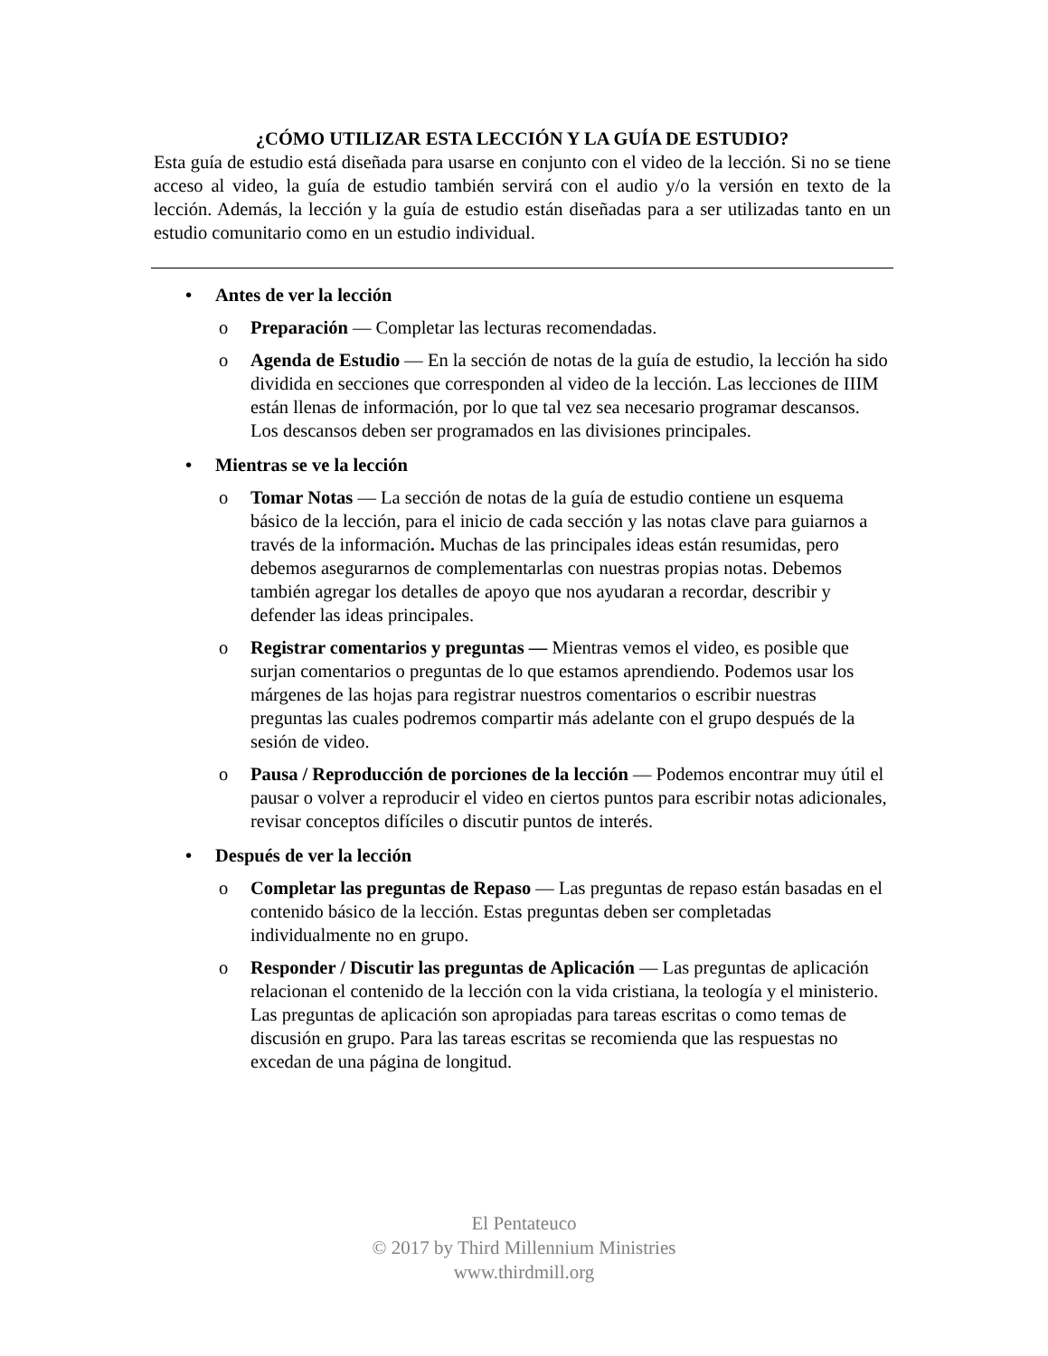¿CÓMO UTILIZAR ESTA LECCIÓN Y LA GUÍA DE ESTUDIO?
Esta guía de estudio está diseñada para usarse en conjunto con el video de la lección. Si no se tiene acceso al video, la guía de estudio también servirá con el audio y/o la versión en texto de la lección. Además, la lección y la guía de estudio están diseñadas para a ser utilizadas tanto en un estudio comunitario como en un estudio individual.
• Antes de ver la lección
o Preparación — Completar las lecturas recomendadas.
o Agenda de Estudio — En la sección de notas de la guía de estudio, la lección ha sido dividida en secciones que corresponden al video de la lección. Las lecciones de IIIM están llenas de información, por lo que tal vez sea necesario programar descansos. Los descansos deben ser programados en las divisiones principales.
• Mientras se ve la lección
o Tomar Notas — La sección de notas de la guía de estudio contiene un esquema básico de la lección, para el inicio de cada sección y las notas clave para guiarnos a través de la información. Muchas de las principales ideas están resumidas, pero debemos asegurarnos de complementarlas con nuestras propias notas. Debemos también agregar los detalles de apoyo que nos ayudaran a recordar, describir y defender las ideas principales.
o Registrar comentarios y preguntas — Mientras vemos el video, es posible que surjan comentarios o preguntas de lo que estamos aprendiendo. Podemos usar los márgenes de las hojas para registrar nuestros comentarios o escribir nuestras preguntas las cuales podremos compartir más adelante con el grupo después de la sesión de video.
o Pausa / Reproducción de porciones de la lección — Podemos encontrar muy útil el pausar o volver a reproducir el video en ciertos puntos para escribir notas adicionales, revisar conceptos difíciles o discutir puntos de interés.
• Después de ver la lección
o Completar las preguntas de Repaso — Las preguntas de repaso están basadas en el contenido básico de la lección. Estas preguntas deben ser completadas individualmente no en grupo.
o Responder / Discutir las preguntas de Aplicación — Las preguntas de aplicación relacionan el contenido de la lección con la vida cristiana, la teología y el ministerio. Las preguntas de aplicación son apropiadas para tareas escritas o como temas de discusión en grupo. Para las tareas escritas se recomienda que las respuestas no excedan de una página de longitud.
El Pentateuco
© 2017 by Third Millennium Ministries
www.thirdmill.org